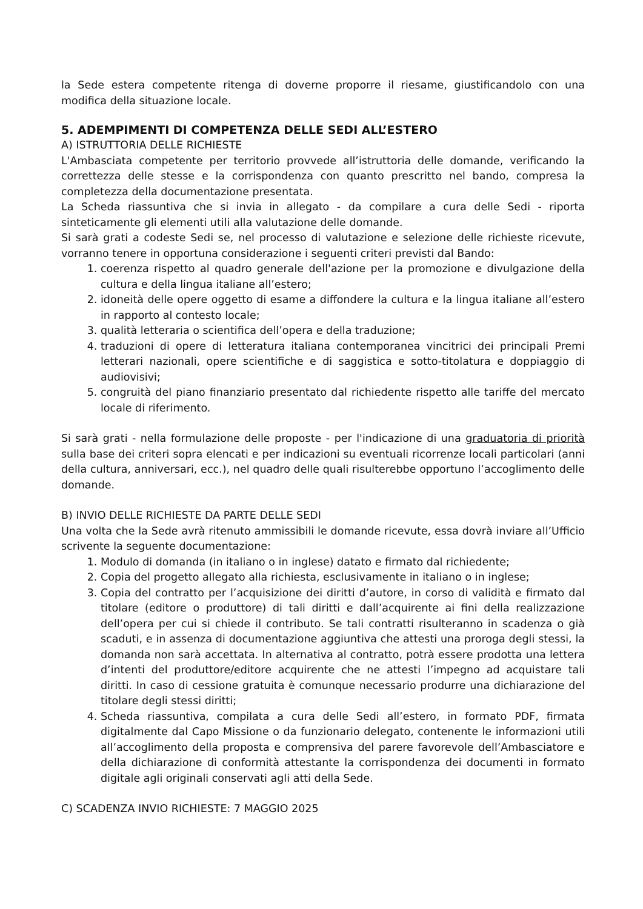la Sede estera competente ritenga di doverne proporre il riesame, giustificandolo con una modifica della situazione locale.
5. ADEMPIMENTI DI COMPETENZA DELLE SEDI ALL’ESTERO
A) ISTRUTTORIA DELLE RICHIESTE
L'Ambasciata competente per territorio provvede all’istruttoria delle domande, verificando la correttezza delle stesse e la corrispondenza con quanto prescritto nel bando, compresa la completezza della documentazione presentata.
La Scheda riassuntiva che si invia in allegato - da compilare a cura delle Sedi - riporta sinteticamente gli elementi utili alla valutazione delle domande.
Si sarà grati a codeste Sedi se, nel processo di valutazione e selezione delle richieste ricevute, vorranno tenere in opportuna considerazione i seguenti criteri previsti dal Bando:
1. coerenza rispetto al quadro generale dell'azione per la promozione e divulgazione della cultura e della lingua italiane all’estero;
2. idoneità delle opere oggetto di esame a diffondere la cultura e la lingua italiane all’estero in rapporto al contesto locale;
3. qualità letteraria o scientifica dell’opera e della traduzione;
4. traduzioni di opere di letteratura italiana contemporanea vincitrici dei principali Premi letterari nazionali, opere scientifiche e di saggistica e sotto-titolatura e doppiaggio di audiovisivi;
5. congruità del piano finanziario presentato dal richiedente rispetto alle tariffe del mercato locale di riferimento.
Si sarà grati - nella formulazione delle proposte - per l'indicazione di una graduatoria di priorità sulla base dei criteri sopra elencati e per indicazioni su eventuali ricorrenze locali particolari (anni della cultura, anniversari, ecc.), nel quadro delle quali risulterebbe opportuno l’accoglimento delle domande.
B) INVIO DELLE RICHIESTE DA PARTE DELLE SEDI
Una volta che la Sede avrà ritenuto ammissibili le domande ricevute, essa dovrà inviare all’Ufficio scrivente la seguente documentazione:
1. Modulo di domanda (in italiano o in inglese) datato e firmato dal richiedente;
2. Copia del progetto allegato alla richiesta, esclusivamente in italiano o in inglese;
3. Copia del contratto per l’acquisizione dei diritti d’autore, in corso di validità e firmato dal titolare (editore o produttore) di tali diritti e dall’acquirente ai fini della realizzazione dell’opera per cui si chiede il contributo. Se tali contratti risulteranno in scadenza o già scaduti, e in assenza di documentazione aggiuntiva che attesti una proroga degli stessi, la domanda non sarà accettata. In alternativa al contratto, potrà essere prodotta una lettera d’intenti del produttore/editore acquirente che ne attesti l’impegno ad acquistare tali diritti. In caso di cessione gratuita è comunque necessario produrre una dichiarazione del titolare degli stessi diritti;
4. Scheda riassuntiva, compilata a cura delle Sedi all’estero, in formato PDF, firmata digitalmente dal Capo Missione o da funzionario delegato, contenente le informazioni utili all’accoglimento della proposta e comprensiva del parere favorevole dell’Ambasciatore e della dichiarazione di conformità attestante la corrispondenza dei documenti in formato digitale agli originali conservati agli atti della Sede.
C) SCADENZA INVIO RICHIESTE: 7 MAGGIO 2025